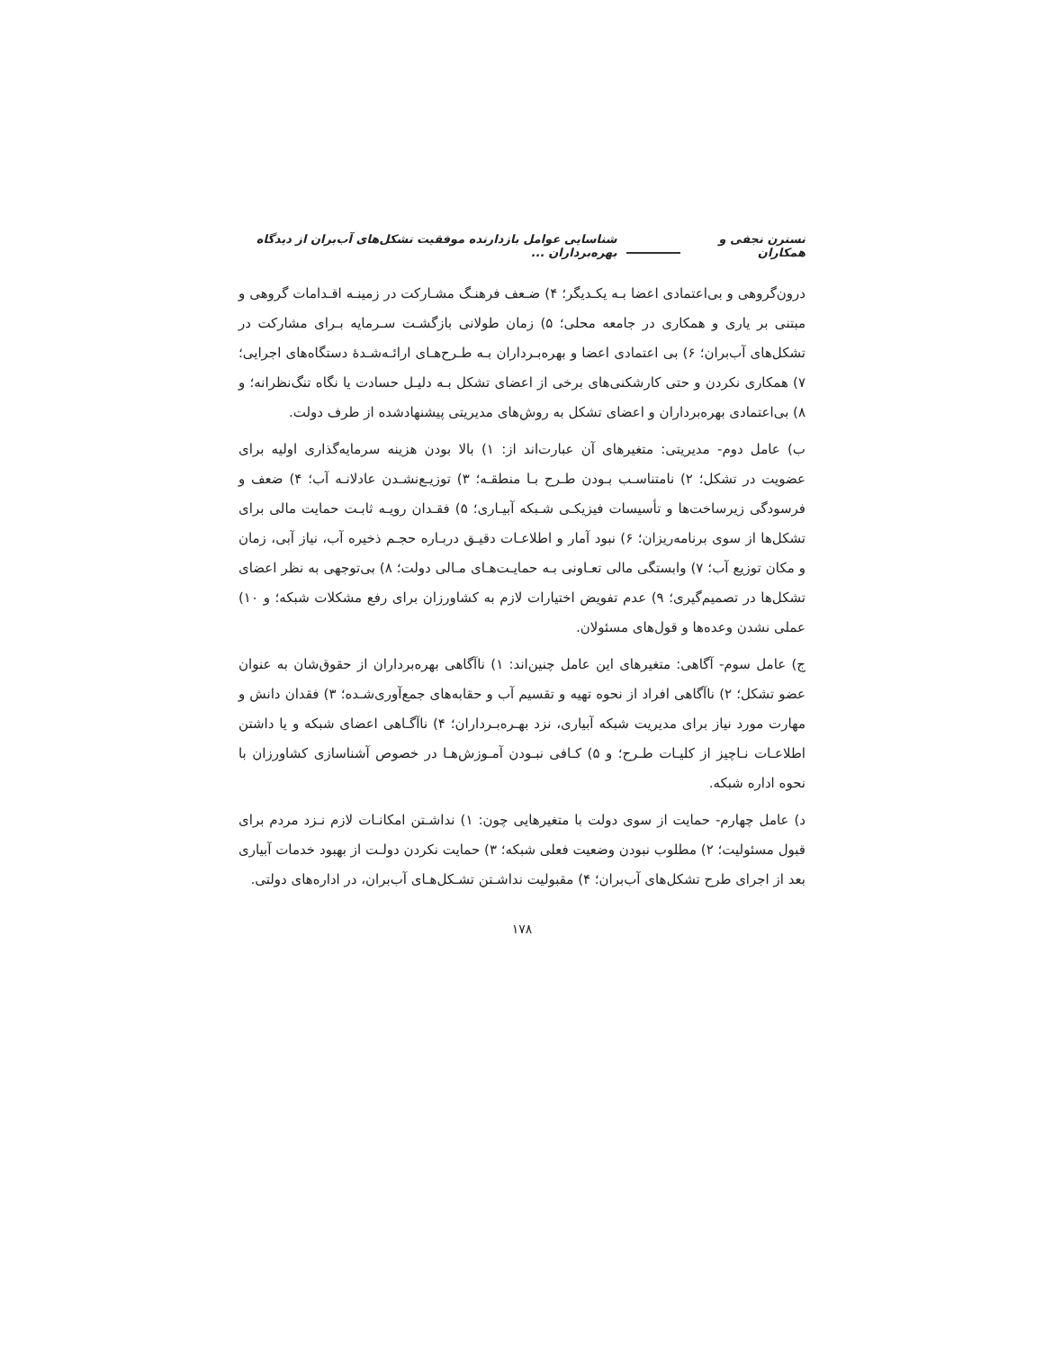نسترن نجفی و همکاران شناسایی عوامل بازدارنده موفقیت تشکل‌های آب‌بران از دیدگاه بهره‌برداران ...
درون‌گروهی و بی‌اعتمادی اعضا بـه یکـدیگر؛ ۴) ضـعف فرهنـگ مشـارکت در زمینـه اقـدامات گروهی و مبتنی بر یاری و همکاری در جامعه محلی؛ ۵) زمان طولانی بازگشـت سـرمایه بـرای مشارکت در تشکل‌های آب‌بران؛ ۶) بی اعتمادی اعضا و بهره‌بـرداران بـه طـرح‌هـای ارائـه‌شـدهٔ دستگاه‌های اجرایی؛ ۷) همکاری نکردن و حتی کارشکنی‌های برخی از اعضای تشکل بـه دلیـل حسادت یا نگاه تنگ‌نظرانه؛ و ۸) بی‌اعتمادی بهره‌برداران و اعضای تشکل به روش‌های مدیریتی پیشنهادشده از طرف دولت.
ب) عامل دوم- مدیریتی: متغیرهای آن عبارت‌اند از: ۱) بالا بودن هزینه سرمایه‌گذاری اولیه برای عضویت در تشکل؛ ۲) نامتناسـب بـودن طـرح بـا منطقـه؛ ۳) توزیـع‌نشـدن عادلانـه آب؛ ۴) ضعف و فرسودگی زیرساخت‌ها و تأسیسات فیزیکـی شـبکه آبیـاری؛ ۵) فقـدان رویـه ثابـت حمایت مالی برای تشکل‌ها از سوی برنامه‌ریزان؛ ۶) نبود آمار و اطلاعـات دقیـق دربـاره حجـم ذخیره آب، نیاز آبی، زمان و مکان توزیع آب؛ ۷) وابستگی مالی تعـاونی بـه حمایـت‌هـای مـالی دولت؛ ۸) بی‌توجهی به نظر اعضای تشکل‌ها در تصمیم‌گیری؛ ۹) عدم تفویض اختیارات لازم به کشاورزان برای رفع مشکلات شبکه؛ و ۱۰) عملی نشدن وعده‌ها و قول‌های مسئولان.
ج) عامل سوم- آگاهی: متغیرهای این عامل چنین‌اند: ۱) ناآگاهی بهره‌برداران از حقوق‌شان به عنوان عضو تشکل؛ ۲) ناآگاهی افراد از نحوه تهیه و تقسیم آب و حقابه‌های جمع‌آوری‌شـده؛ ۳) فقدان دانش و مهارت مورد نیاز برای مدیریت شبکه آبیاری، نزد بهـره‌بـرداران؛ ۴) ناآگـاهی اعضای شبکه و یا داشتن اطلاعـات نـاچیز از کلیـات طـرح؛ و ۵) کـافی نبـودن آمـوزش‌هـا در خصوص آشناسازی کشاورزان با نحوه اداره شبکه.
د) عامل چهارم- حمایت از سوی دولت با متغیرهایی چون: ۱) نداشـتن امکانـات لازم نـزد مردم برای قبول مسئولیت؛ ۲) مطلوب نبودن وضعیت فعلی شبکه؛ ۳) حمایت نکردن دولـت از بهبود خدمات آبیاری بعد از اجرای طرح تشکل‌های آب‌بران؛ ۴) مقبولیت نداشـتن تشـکل‌هـای آب‌بران، در اداره‌های دولتی.
۱۷۸